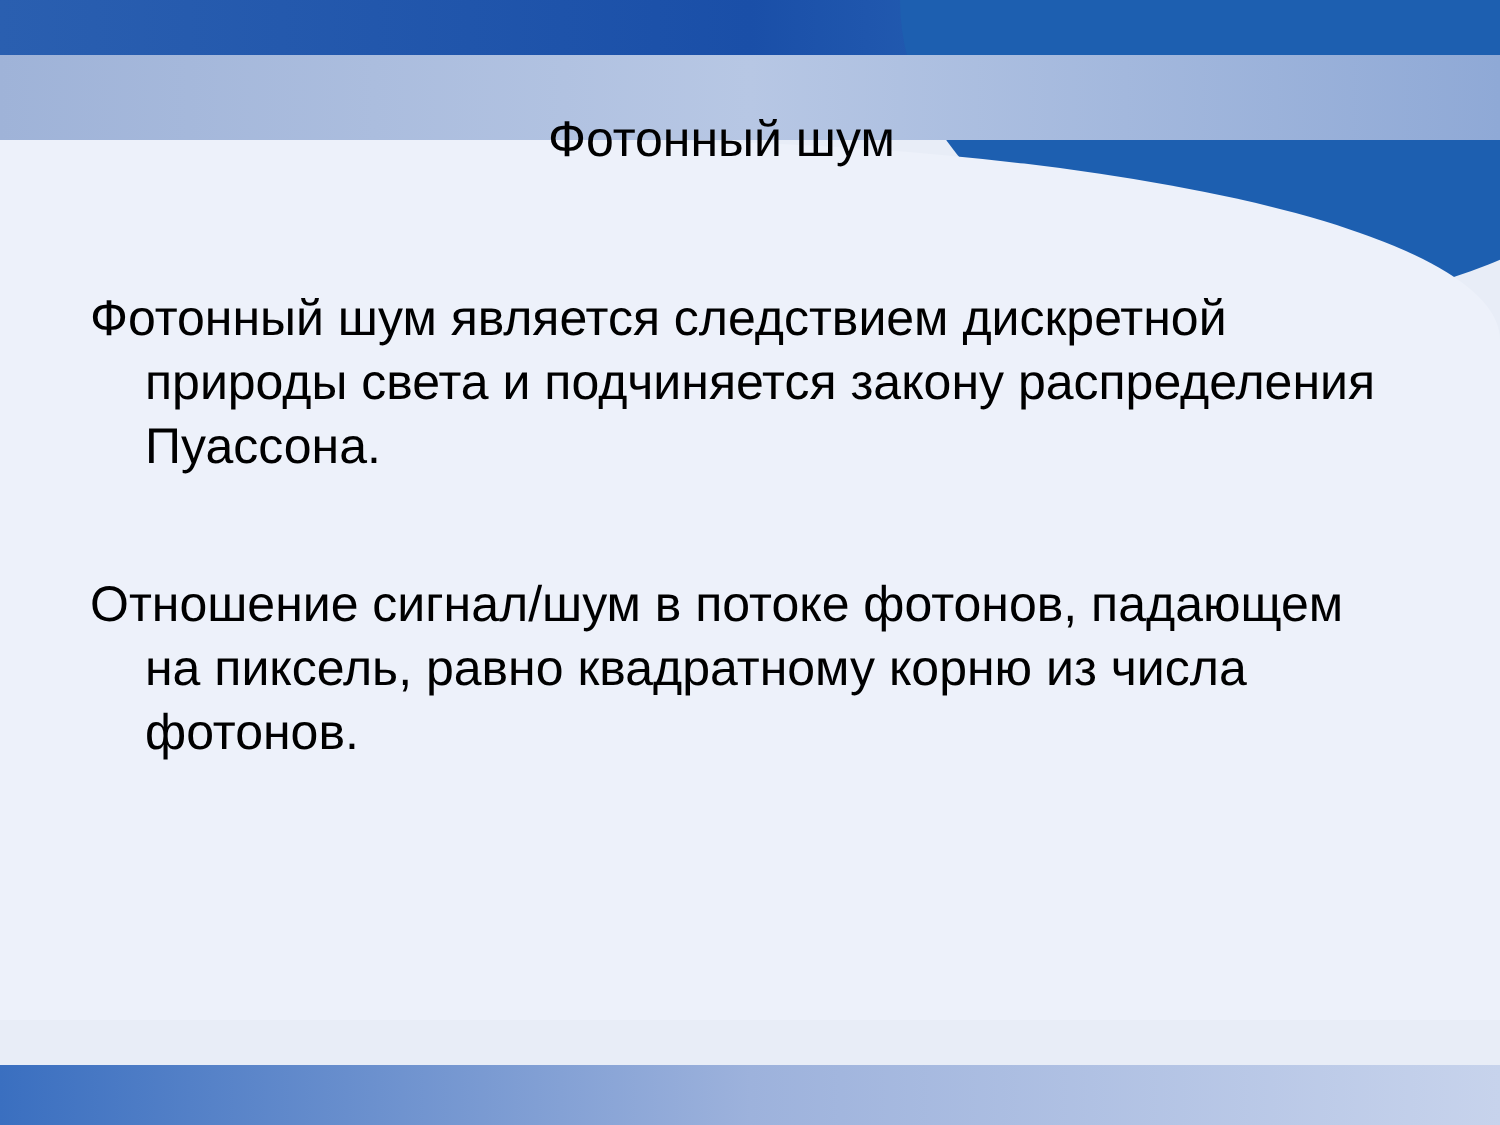Фотонный шум
Фотонный шум является следствием дискретной природы света и подчиняется закону распределения Пуассона.
Отношение сигнал/шум в потоке фотонов, падающем на пиксель, равно квадратному корню из числа фотонов.